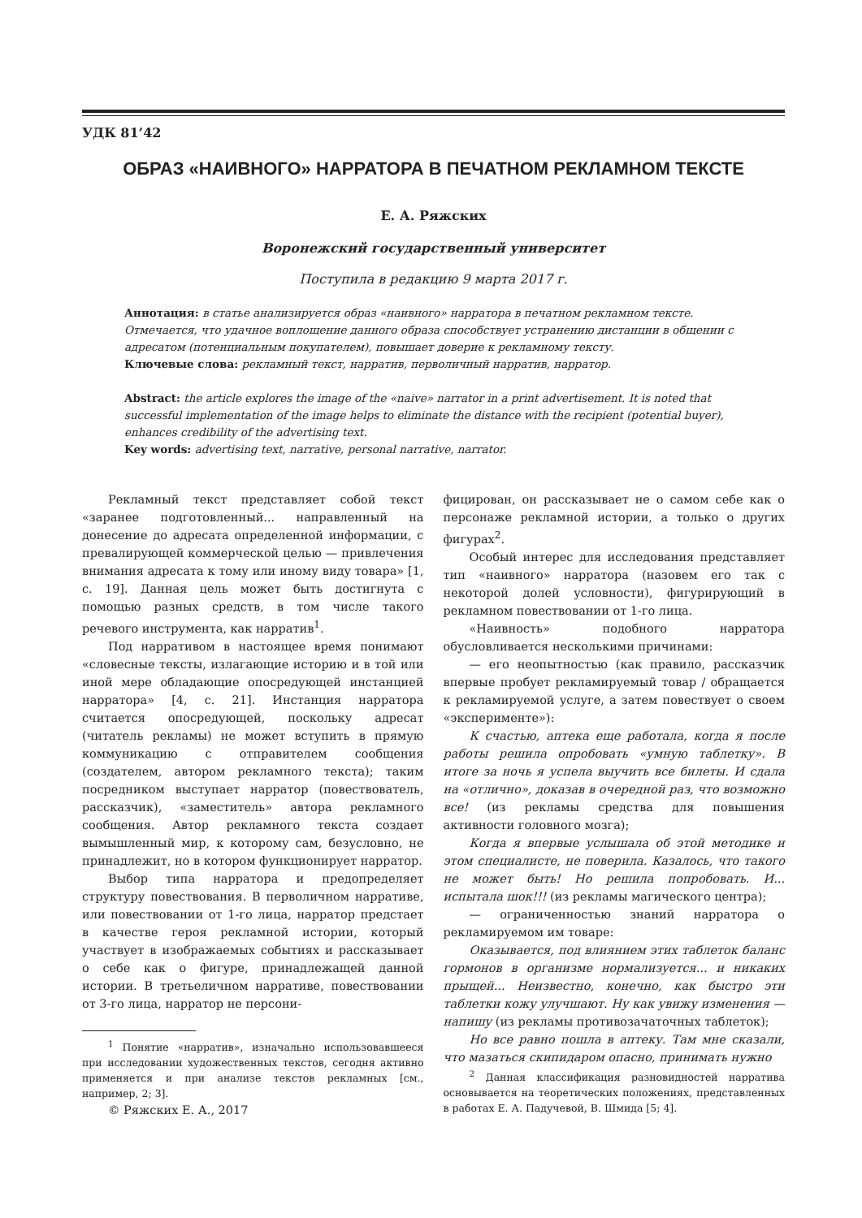УДК 81’42
ОБРАЗ «НАИВНОГО» НАРРАТОРА В ПЕЧАТНОМ РЕКЛАМНОМ ТЕКСТЕ
Е. А. Ряжских
Воронежский государственный университет
Поступила в редакцию 9 марта 2017 г.
Аннотация: в статье анализируется образ «наивного» нарратора в печатном рекламном тексте. Отмечается, что удачное воплощение данного образа способствует устранению дистанции в общении с адресатом (потенциальным покупателем), повышает доверие к рекламному тексту.
Ключевые слова: рекламный текст, нарратив, перволичный нарратив, нарратор.
Abstract: the article explores the image of the «naive» narrator in a print advertisement. It is noted that successful implementation of the image helps to eliminate the distance with the recipient (potential buyer), enhances credibility of the advertising text.
Key words: advertising text, narrative, personal narrative, narrator.
Рекламный текст представляет собой текст «заранее подготовленный... направленный на донесение до адресата определенной информации, с превалирующей коммерческой целью — привлечения внимания адресата к тому или иному виду товара» [1, с. 19]. Данная цель может быть достигнута с помощью разных средств, в том числе такого речевого инструмента, как нарратив<sup>1</sup>.
Под нарративом в настоящее время понимают «словесные тексты, излагающие историю и в той или иной мере обладающие опосредующей инстанцией нарратора» [4, с. 21]. Инстанция нарратора считается опосредующей, поскольку адресат (читатель рекламы) не может вступить в прямую коммуникацию с отправителем сообщения (создателем, автором рекламного текста); таким посредником выступает нарратор (повествователь, рассказчик), «заместитель» автора рекламного сообщения. Автор рекламного текста создает вымышленный мир, к которому сам, безусловно, не принадлежит, но в котором функционирует нарратор.
Выбор типа нарратора и предопределяет структуру повествования. В перволичном нарративе, или повествовании от 1-го лица, нарратор предстает в качестве героя рекламной истории, который участвует в изображаемых событиях и рассказывает о себе как о фигуре, принадлежащей данной истории. В третьеличном нарративе, повествовании от 3-го лица, нарратор не персони-
<sup>1</sup> Понятие «нарратив», изначально использовавшееся при исследовании художественных текстов, сегодня активно применяется и при анализе текстов рекламных [см., например, 2; 3].
© Ряжских Е. А., 2017
фицирован, он рассказывает не о самом себе как о персонаже рекламной истории, а только о других фигурах<sup>2</sup>.
Особый интерес для исследования представляет тип «наивного» нарратора (назовем его так с некоторой долей условности), фигурирующий в рекламном повествовании от 1-го лица.
«Наивность» подобного нарратора обусловливается несколькими причинами:
— его неопытностью (как правило, рассказчик впервые пробует рекламируемый товар / обращается к рекламируемой услуге, а затем повествует о своем «эксперименте»):
К счастью, аптека еще работала, когда я после работы решила опробовать «умную таблетку». В итоге за ночь я успела выучить все билеты. И сдала на «отлично», доказав в очередной раз, что возможно все! (из рекламы средства для повышения активности головного мозга);
Когда я впервые услышала об этой методике и этом специалисте, не поверила. Казалось, что такого не может быть! Но решила попробовать. И... испытала шок!!! (из рекламы магического центра);
— ограниченностью знаний нарратора о рекламируемом им товаре:
Оказывается, под влиянием этих таблеток баланс гормонов в организме нормализуется... и никаких прыщей... Неизвестно, конечно, как быстро эти таблетки кожу улучшают. Ну как увижу изменения — напишу (из рекламы противозачаточных таблеток);
Но все равно пошла в аптеку. Там мне сказали, что мазаться скипидаром опасно, принимать нужно
<sup>2</sup> Данная классификация разновидностей нарратива основывается на теоретических положениях, представленных в работах Е. А. Падучевой, В. Шмида [5; 4].